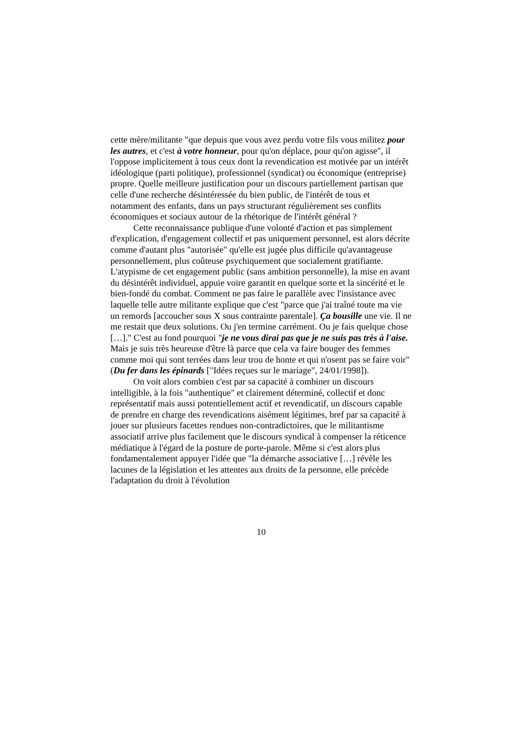cette mère/militante "que depuis que vous avez perdu votre fils vous militez pour les autres, et c'est à votre honneur, pour qu'on déplace, pour qu'on agisse", il l'oppose implicitement à tous ceux dont la revendication est motivée par un intérêt idéologique (parti politique), professionnel (syndicat) ou économique (entreprise) propre. Quelle meilleure justification pour un discours partiellement partisan que celle d'une recherche désintéressée du bien public, de l'intérêt de tous et notamment des enfants, dans un pays structurant régulièrement ses conflits économiques et sociaux autour de la rhétorique de l'intérêt général ?
Cette reconnaissance publique d'une volonté d'action et pas simplement d'explication, d'engagement collectif et pas uniquement personnel, est alors décrite comme d'autant plus "autorisée" qu'elle est jugée plus difficile qu'avantageuse personnellement, plus coûteuse psychiquement que socialement gratifiante. L'atypisme de cet engagement public (sans ambition personnelle), la mise en avant du désintérêt individuel, appuie voire garantit en quelque sorte et la sincérité et le bien-fondé du combat. Comment ne pas faire le parallèle avec l'insistance avec laquelle telle autre militante explique que c'est "parce que j'ai traîné toute ma vie un remords [accoucher sous X sous contrainte parentale]. Ça bousille une vie. Il ne me restait que deux solutions. Ou j'en termine carrément. Ou je fais quelque chose […]." C'est au fond pourquoi "je ne vous dirai pas que je ne suis pas très à l'aise. Mais je suis très heureuse d'être là parce que cela va faire bouger des femmes comme moi qui sont terrées dans leur trou de honte et qui n'osent pas se faire voir" (Du fer dans les épinards ["Idées reçues sur le mariage", 24/01/1998]).
On voit alors combien c'est par sa capacité à combiner un discours intelligible, à la fois "authentique" et clairement déterminé, collectif et donc représentatif mais aussi potentiellement actif et revendicatif, un discours capable de prendre en charge des revendications aisément légitimes, bref par sa capacité à jouer sur plusieurs facettes rendues non-contradictoires, que le militantisme associatif arrive plus facilement que le discours syndical à compenser la réticence médiatique à l'égard de la posture de porte-parole. Même si c'est alors plus fondamentalement appuyer l'idée que "la démarche associative […] révèle les lacunes de la législation et les attentes aux droits de la personne, elle précède l'adaptation du droit à l'évolution
10